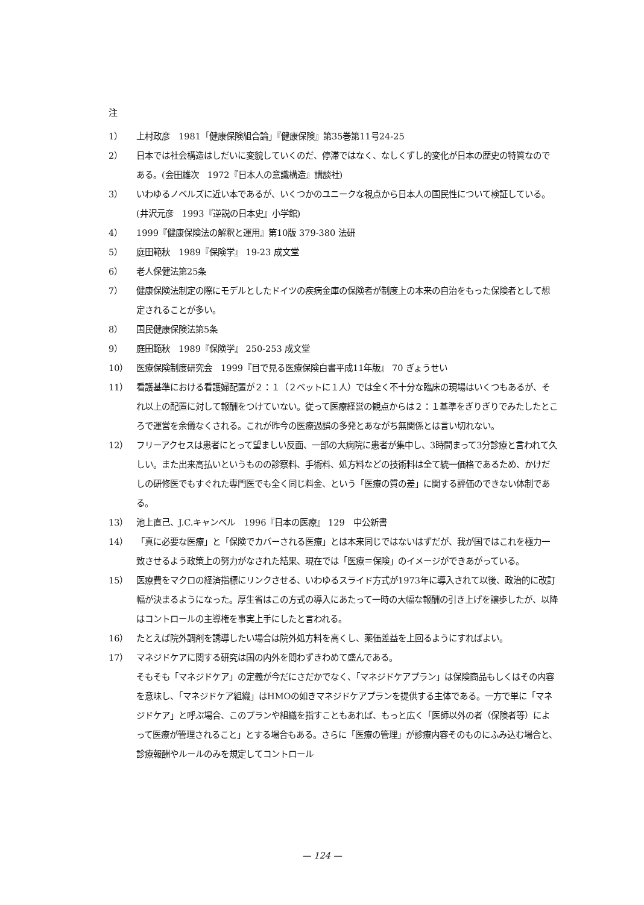注
1） 上村政彦　1981「健康保険組合論」『健康保険』第35巻第11号24-25
2） 日本では社会構造はしだいに変貌していくのだ、停滞ではなく、なしくずし的変化が日本の歴史の特質なのである。(会田雄次　1972『日本人の意識構造』講談社)
3） いわゆるノベルズに近い本であるが、いくつかのユニークな視点から日本人の国民性について検証している。(井沢元彦　1993『逆説の日本史』小学館)
4） 1999『健康保険法の解釈と運用』第10版 379-380 法研
5） 庭田範秋　1989『保険学』 19-23 成文堂
6） 老人保健法第25条
7） 健康保険法制定の際にモデルとしたドイツの疾病金庫の保険者が制度上の本来の自治をもった保険者として想定されることが多い。
8） 国民健康保険法第5条
9） 庭田範秋　1989『保険学』 250-253 成文堂
10） 医療保険制度研究会　1999『目で見る医療保険白書平成11年版』 70 ぎょうせい
11） 看護基準における看護婦配置が２：１（２ベットに１人）では全く不十分な臨床の現場はいくつもあるが、それ以上の配置に対して報酬をつけていない。従って医療経営の観点からは２：１基準をぎりぎりでみたしたところで運営を余儀なくされる。これが昨今の医療過誤の多発とあながち無関係とは言い切れない。
12） フリーアクセスは患者にとって望ましい反面、一部の大病院に患者が集中し、3時間まって3分診療と言われて久しい。また出来高払いというものの診察料、手術料、処方料などの技術料は全て統一価格であるため、かけだしの研修医でもすぐれた専門医でも全く同じ料金、という「医療の質の差」に関する評価のできない体制である。
13） 池上直己、J.C.キャンベル　1996『日本の医療』 129　中公新書
14） 「真に必要な医療」と「保険でカバーされる医療」とは本来同じではないはずだが、我が国ではこれを極力一致させるよう政策上の努力がなされた結果、現在では「医療＝保険」のイメージができあがっている。
15） 医療費をマクロの経済指標にリンクさせる、いわゆるスライド方式が1973年に導入されて以後、政治的に改訂幅が決まるようになった。厚生省はこの方式の導入にあたって一時の大幅な報酬の引き上げを譲歩したが、以降はコントロールの主導権を事実上手にしたと言われる。
16） たとえば院外調剤を誘導したい場合は院外処方料を高くし、薬価差益を上回るようにすればよい。
17） マネジドケアに関する研究は国の内外を問わずきわめて盛んである。
そもそも「マネジドケア」の定義が今だにさだかでなく、「マネジドケアプラン」は保険商品もしくはその内容を意味し、「マネジドケア組織」はHMOの如きマネジドケアプランを提供する主体である。一方で単に「マネジドケア」と呼ぶ場合、このプランや組織を指すこともあれば、もっと広く「医師以外の者（保険者等）によって医療が管理されること」とする場合もある。さらに「医療の管理」が診療内容そのものにふみ込む場合と、診療報酬やルールのみを規定してコントロール
— 124 —